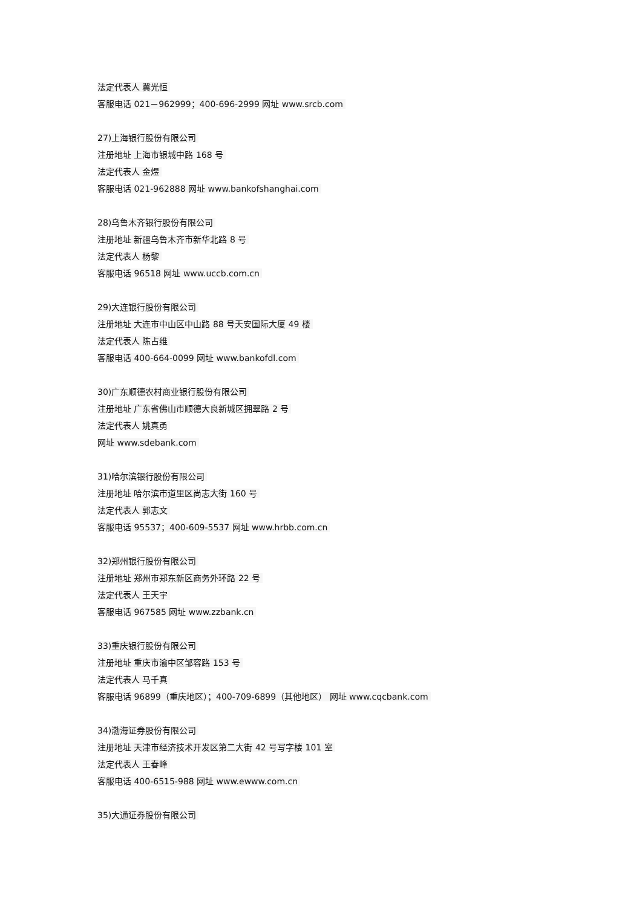法定代表人 冀光恒
客服电话 021－962999；400-696-2999 网址 www.srcb.com
27)上海银行股份有限公司
注册地址 上海市银城中路 168 号
法定代表人 金煜
客服电话 021-962888 网址 www.bankofshanghai.com
28)乌鲁木齐银行股份有限公司
注册地址 新疆乌鲁木齐市新华北路 8 号
法定代表人 杨黎
客服电话 96518 网址 www.uccb.com.cn
29)大连银行股份有限公司
注册地址 大连市中山区中山路 88 号天安国际大厦 49 楼
法定代表人 陈占维
客服电话 400-664-0099 网址 www.bankofdl.com
30)广东顺德农村商业银行股份有限公司
注册地址 广东省佛山市顺德大良新城区拥翠路 2 号
法定代表人 姚真勇
网址 www.sdebank.com
31)哈尔滨银行股份有限公司
注册地址 哈尔滨市道里区尚志大街 160 号
法定代表人 郭志文
客服电话 95537；400-609-5537 网址 www.hrbb.com.cn
32)郑州银行股份有限公司
注册地址 郑州市郑东新区商务外环路 22 号
法定代表人 王天宇
客服电话 967585 网址 www.zzbank.cn
33)重庆银行股份有限公司
注册地址 重庆市渝中区邹容路 153 号
法定代表人 马千真
客服电话 96899（重庆地区）；400-709-6899（其他地区） 网址 www.cqcbank.com
34)渤海证券股份有限公司
注册地址 天津市经济技术开发区第二大街 42 号写字楼 101 室
法定代表人 王春峰
客服电话 400-6515-988 网址 www.ewww.com.cn
35)大通证券股份有限公司